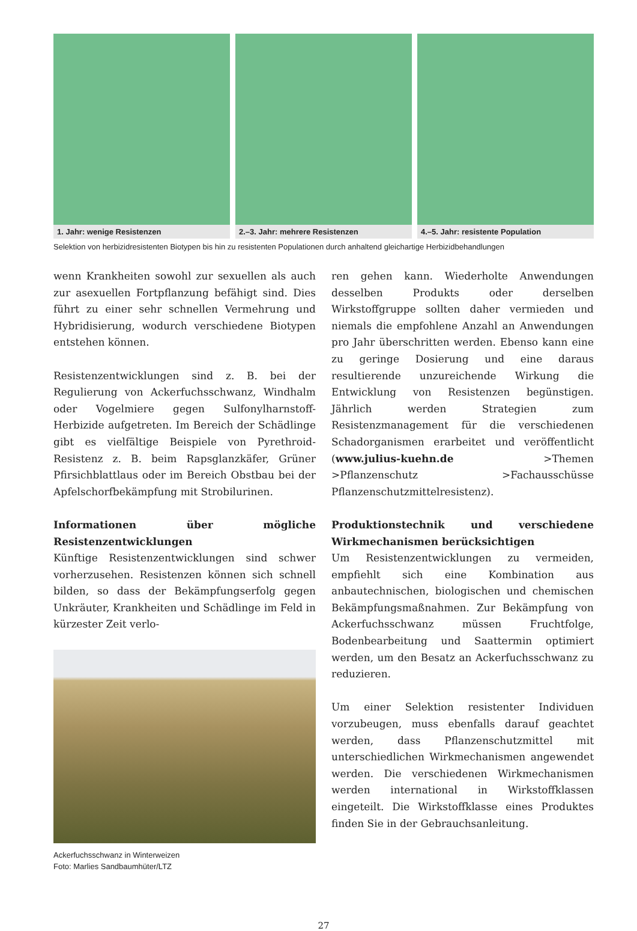1. Jahr: wenige Resistenzen 2.–3. Jahr: mehrere Resistenzen 4.–5. Jahr: resistente Population
Selektion von herbizidresistenten Biotypen bis hin zu resistenten Populationen durch anhaltend gleichartige Herbizidbehandlungen
wenn Krankheiten sowohl zur sexuellen als auch zur asexuellen Fortpflanzung befähigt sind. Dies führt zu einer sehr schnellen Vermehrung und Hybridisierung, wodurch verschiedene Biotypen entstehen können.
Resistenzentwicklungen sind z. B. bei der Regulierung von Ackerfuchsschwanz, Windhalm oder Vogelmiere gegen Sulfonylharnstoff-Herbizide aufgetreten. Im Bereich der Schädlinge gibt es vielfältige Beispiele von Pyrethroid-Resistenz z. B. beim Rapsglanzkäfer, Grüner Pfirsichblattlaus oder im Bereich Obstbau bei der Apfelschorfbekämpfung mit Strobilurinen.
Informationen über mögliche Resistenzentwicklungen
Künftige Resistenzentwicklungen sind schwer vorherzusehen. Resistenzen können sich schnell bilden, so dass der Bekämpfungserfolg gegen Unkräuter, Krankheiten und Schädlinge im Feld in kürzester Zeit verlo-
Ackerfuchsschwanz in Winterweizen
Foto: Marlies Sandbaumhüter/LTZ
ren gehen kann. Wiederholte Anwendungen desselben Produkts oder derselben Wirkstoffgruppe sollten daher vermieden und niemals die empfohlene Anzahl an Anwendungen pro Jahr überschritten werden. Ebenso kann eine zu geringe Dosierung und eine daraus resultierende unzureichende Wirkung die Entwicklung von Resistenzen begünstigen. Jährlich werden Strategien zum Resistenzmanagement für die verschiedenen Schadorganismen erarbeitet und veröffentlicht (www.julius-kuehn.de >Themen >Pflanzenschutz >Fachausschüsse Pflanzenschutzmittelresistenz).
Produktionstechnik und verschiedene Wirkmechanismen berücksichtigen
Um Resistenzentwicklungen zu vermeiden, empfiehlt sich eine Kombination aus anbautechnischen, biologischen und chemischen Bekämpfungsmaßnahmen. Zur Bekämpfung von Ackerfuchsschwanz müssen Fruchtfolge, Bodenbearbeitung und Saattermin optimiert werden, um den Besatz an Ackerfuchsschwanz zu reduzieren.
Um einer Selektion resistenter Individuen vorzubeugen, muss ebenfalls darauf geachtet werden, dass Pflanzenschutzmittel mit unterschiedlichen Wirkmechanismen angewendet werden. Die verschiedenen Wirkmechanismen werden international in Wirkstoffklassen eingeteilt. Die Wirkstoffklasse eines Produktes finden Sie in der Gebrauchsanleitung.
27